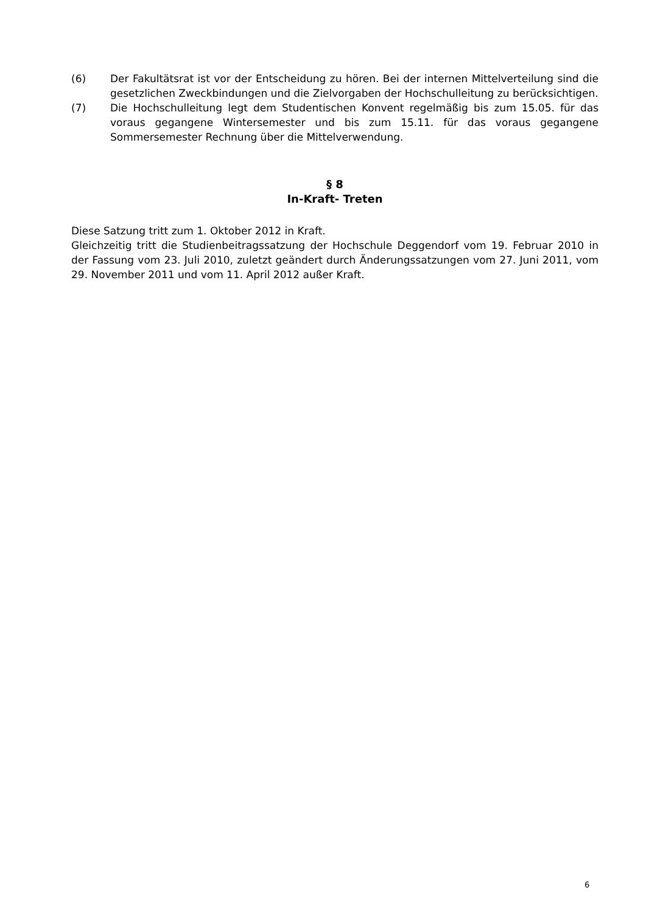(6) Der Fakultätsrat ist vor der Entscheidung zu hören. Bei der internen Mittelverteilung sind die gesetzlichen Zweckbindungen und die Zielvorgaben der Hochschulleitung zu berücksichtigen.
(7) Die Hochschulleitung legt dem Studentischen Konvent regelmäßig bis zum 15.05. für das voraus gegangene Wintersemester und bis zum 15.11. für das voraus gegangene Sommersemester Rechnung über die Mittelverwendung.
§ 8
In-Kraft- Treten
Diese Satzung tritt zum 1. Oktober 2012 in Kraft.
Gleichzeitig tritt die Studienbeitragssatzung der Hochschule Deggendorf vom 19. Februar 2010 in der Fassung vom 23. Juli 2010, zuletzt geändert durch Änderungssatzungen vom 27. Juni 2011, vom 29. November 2011 und vom 11. April 2012 außer Kraft.
6